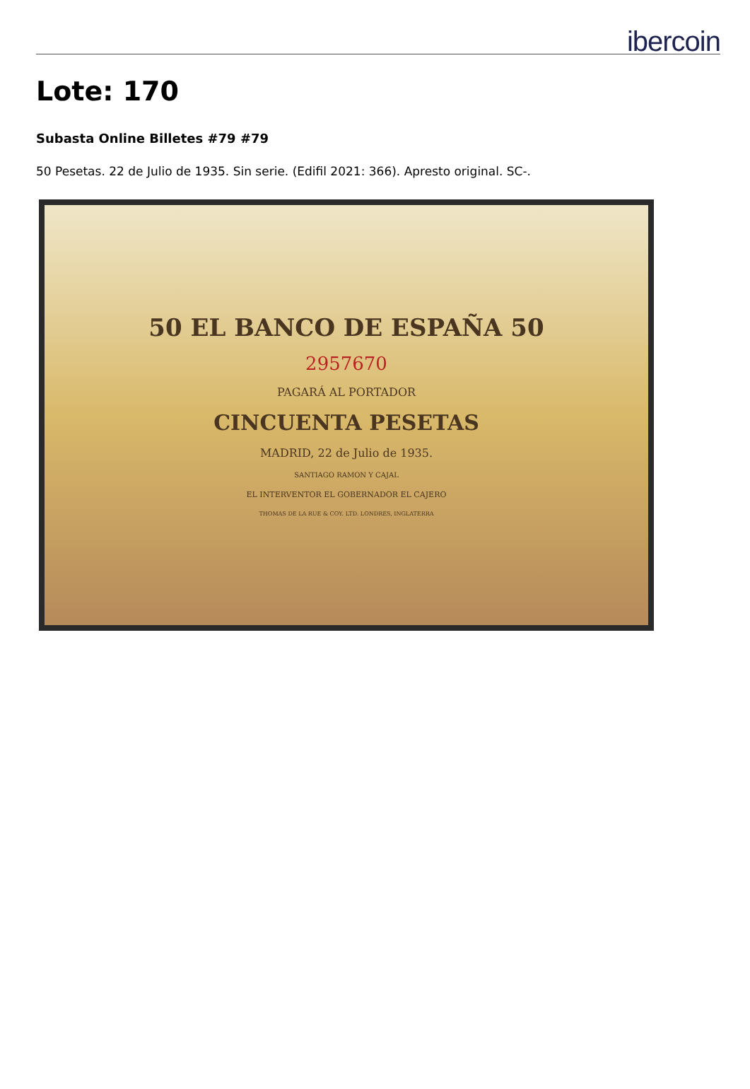ibercoin
Lote: 170
Subasta Online Billetes #79 #79
50 Pesetas. 22 de Julio de 1935. Sin serie. (Edifil 2021: 366). Apresto original. SC-.
50 EL BANCO DE ESPAÑA 50
2957670
PAGARÁ AL PORTADOR
CINCUENTA PESETAS
MADRID, 22 de Julio de 1935.
SANTIAGO RAMON Y CAJAL
EL INTERVENTOR EL GOBERNADOR EL CAJERO
THOMAS DE LA RUE & COY. LTD. LONDRES, INGLATERRA